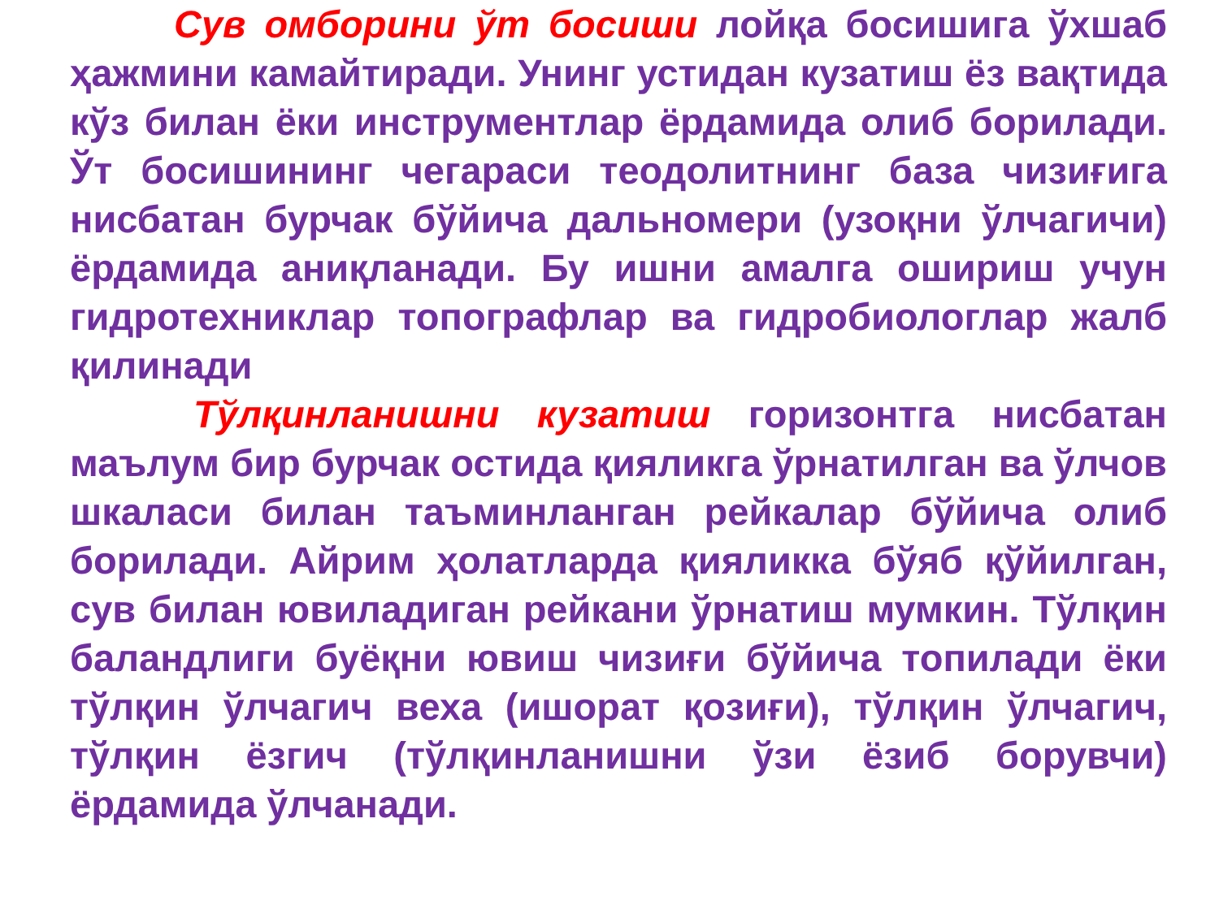Сув омборини ўт босиши лойқа босишига ўхшаб ҳажмини камайтиради. Унинг устидан кузатиш ёз вақтида кўз билан ёки инструментлар ёрдамида олиб борилади. Ўт босишининг чегараси теодолитнинг база чизиғига нисбатан бурчак бўйича дальномери (узоқни ўлчагичи) ёрдамида аниқланади. Бу ишни амалга ошириш учун гидротехниклар топографлар ва гидробиологлар жалб қилинади
Тўлқинланишни кузатиш горизонтга нисбатан маълум бир бурчак остида қияликга ўрнатилган ва ўлчов шкаласи билан таъминланган рейкалар бўйича олиб борилади. Айрим ҳолатларда қияликка бўяб қўйилган, сув билан ювиладиган рейкани ўрнатиш мумкин. Тўлқин баландлиги буёқни ювиш чизиғи бўйича топилади ёки тўлқин ўлчагич веха (ишорат қозиғи), тўлқин ўлчагич, тўлқин ёзгич (тўлқинланишни ўзи ёзиб борувчи) ёрдамида ўлчанади.